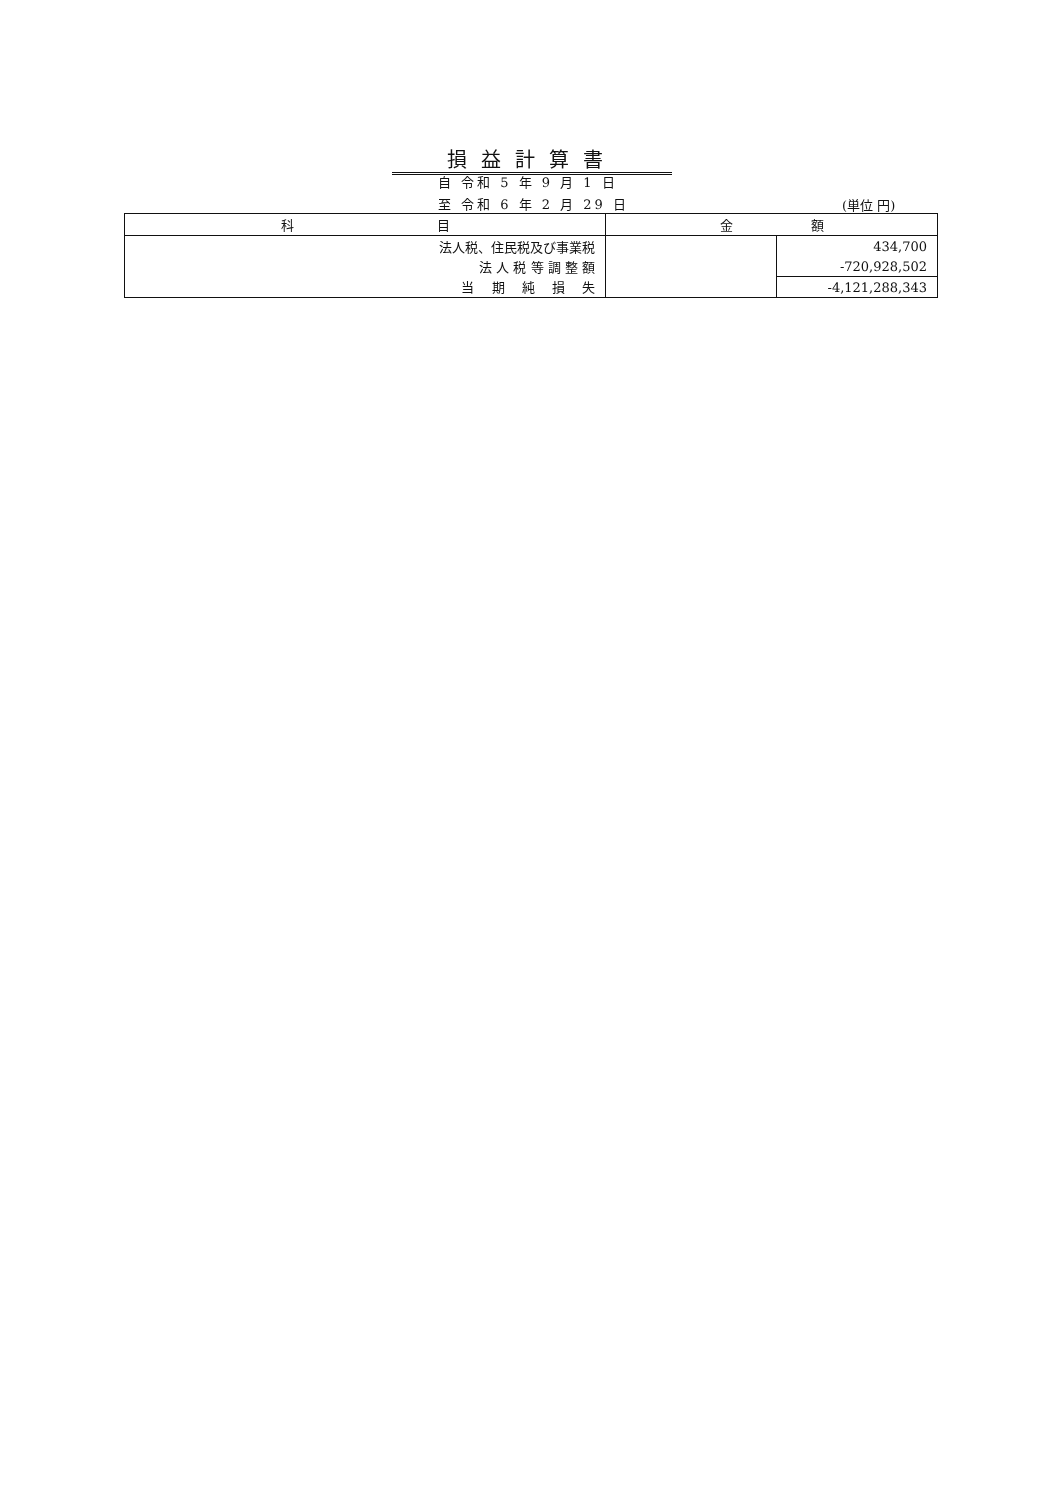損益計算書
自 令和 5 年 9 月 1 日
至 令和 6 年 2 月 29 日 (単位 円)
| 科 目 | 金 額 | |
| --- | --- | --- |
| 法人税、住民税及び事業税 | | 434,700 |
| 法 人 税 等 調 整 額 | | -720,928,502 |
| 当 期 純 損 失 | | -4,121,288,343 |